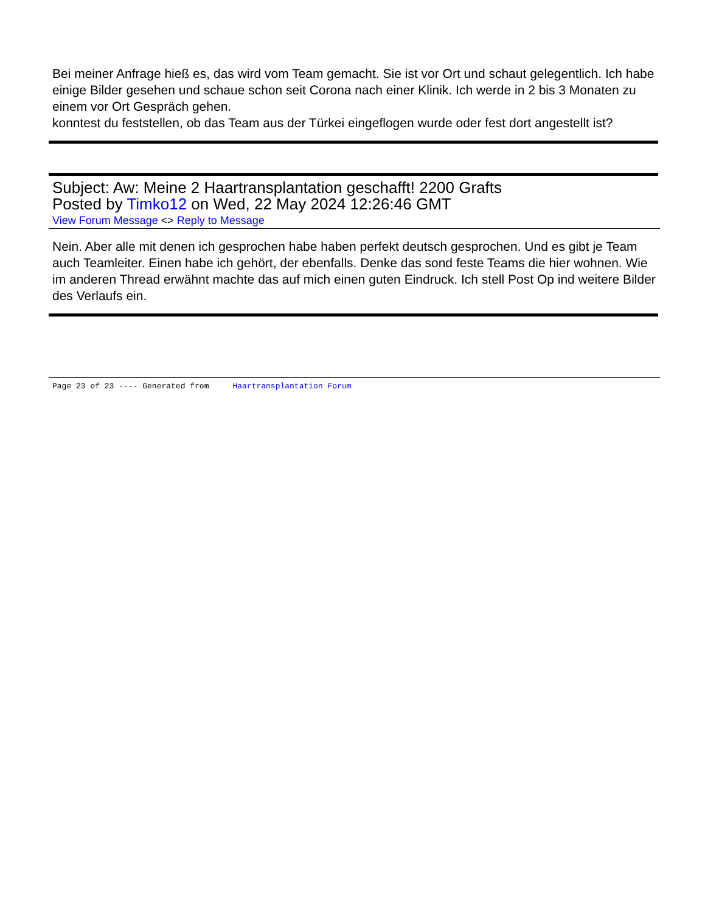Bei meiner Anfrage hieß es, das wird vom Team gemacht. Sie ist vor Ort und schaut gelegentlich. Ich habe einige Bilder gesehen und schaue schon seit Corona nach einer Klinik. Ich werde in 2 bis 3 Monaten zu einem vor Ort Gespräch gehen.
konntest du feststellen, ob das Team aus der Türkei eingeflogen wurde oder fest dort angestellt ist?
Subject: Aw: Meine 2 Haartransplantation geschafft! 2200 Grafts
Posted by Timko12 on Wed, 22 May 2024 12:26:46 GMT
View Forum Message <> Reply to Message
Nein. Aber alle mit denen ich gesprochen habe haben perfekt deutsch gesprochen. Und es gibt je Team auch Teamleiter. Einen habe ich gehört, der ebenfalls. Denke das sond feste Teams die hier wohnen. Wie im anderen Thread erwähnt machte das auf mich einen guten Eindruck. Ich stell Post Op ind weitere Bilder des Verlaufs ein.
Page 23 of 23 ---- Generated from Haartransplantation Forum